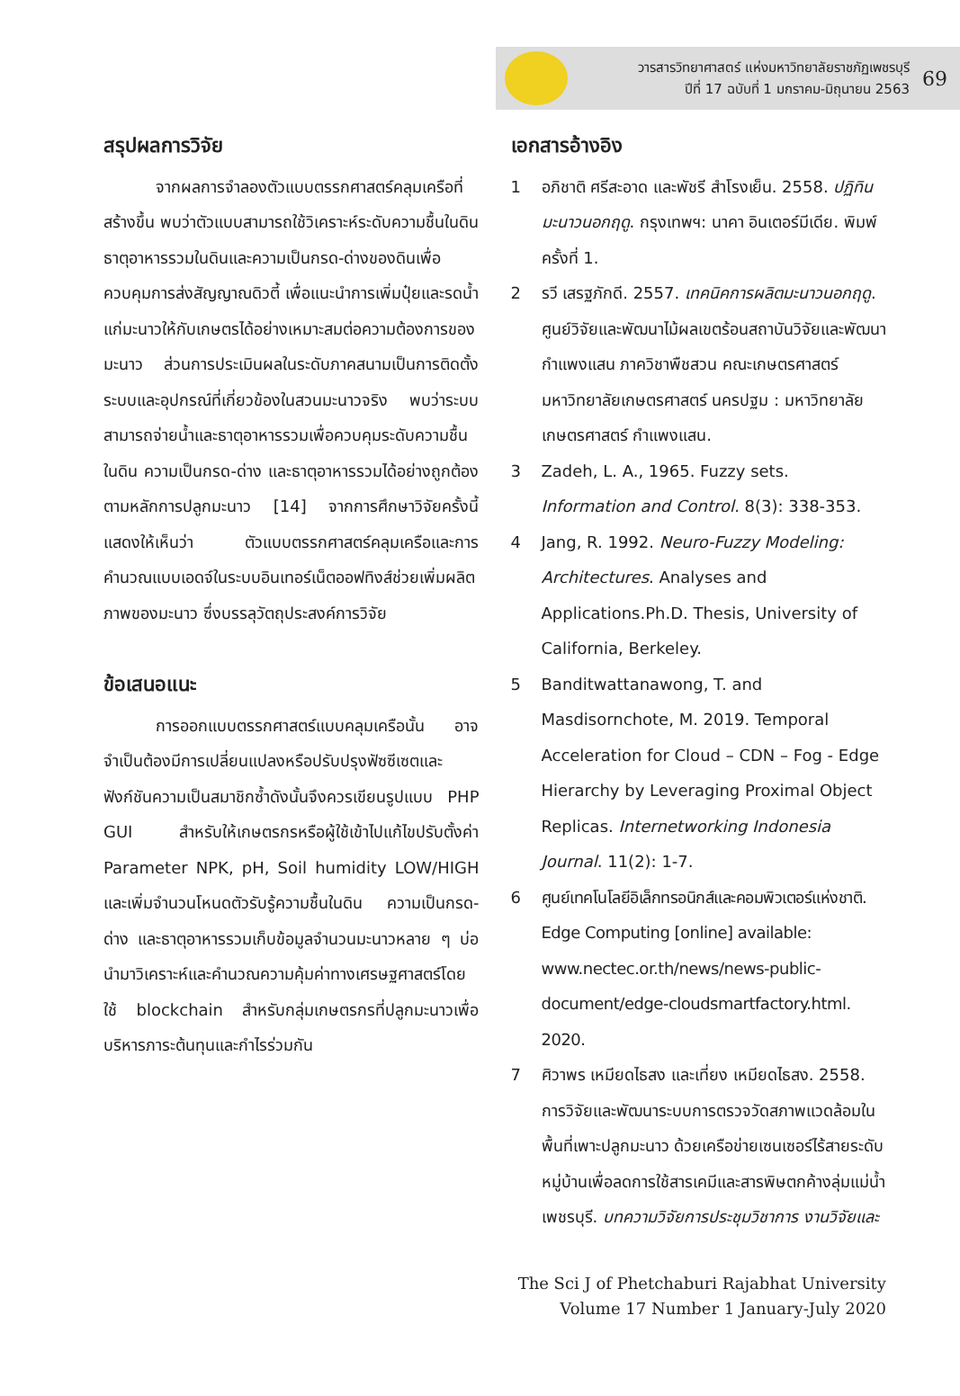วารสารวิทยาศาสตร์ แห่งมหาวิทยาลัยราชภัฏเพชรบุรี
ปีที่ 17 ฉบับที่ 1 มกราคม-มิถุนายน 2563
69
สรุปผลการวิจัย
จากผลการจำลองตัวแบบตรรกศาสตร์คลุมเครือที่สร้างขึ้น พบว่าตัวแบบสามารถใช้วิเคราะห์ระดับความชื้นในดิน ธาตุอาหารรวมในดินและความเป็นกรด-ด่างของดินเพื่อควบคุมการส่งสัญญาณดิวตี้ เพื่อแนะนำการเพิ่มปุ๋ยและรดน้ำแก่มะนาวให้กับเกษตรได้อย่างเหมาะสมต่อความต้องการของมะนาว ส่วนการประเมินผลในระดับภาคสนามเป็นการติดตั้งระบบและอุปกรณ์ที่เกี่ยวข้องในสวนมะนาวจริง พบว่าระบบสามารถจ่ายน้ำและธาตุอาหารรวมเพื่อควบคุมระดับความชื้นในดิน ความเป็นกรด-ด่าง และธาตุอาหารรวมได้อย่างถูกต้องตามหลักการปลูกมะนาว [14] จากการศึกษาวิจัยครั้งนี้แสดงให้เห็นว่า ตัวแบบตรรกศาสตร์คลุมเครือและการคำนวณแบบเอดจ์ในระบบอินเทอร์เน็ตออฟทิงส์ช่วยเพิ่มผลิตภาพของมะนาว ซึ่งบรรลุวัตถุประสงค์การวิจัย
ข้อเสนอแนะ
การออกแบบตรรกศาสตร์แบบคลุมเครือนั้น อาจจำเป็นต้องมีการเปลี่ยนแปลงหรือปรับปรุงฟัซซีเซตและฟังก์ชันความเป็นสมาชิกซ้ำดังนั้นจึงควรเขียนรูปแบบ PHP GUI สำหรับให้เกษตรกรหรือผู้ใช้เข้าไปแก้ไขปรับตั้งค่า Parameter NPK, pH, Soil humidity LOW/HIGH และเพิ่มจำนวนโหนดตัวรับรู้ความชื้นในดิน ความเป็นกรด-ด่าง และธาตุอาหารรวมเก็บข้อมูลจำนวนมะนาวหลาย ๆ บ่อนำมาวิเคราะห์และคำนวณความคุ้มค่าทางเศรษฐศาสตร์โดยใช้ blockchain สำหรับกลุ่มเกษตรกรที่ปลูกมะนาวเพื่อบริหารภาระต้นทุนและกำไรร่วมกัน
เอกสารอ้างอิง
1 อภิชาติ ศรีสะอาด และพัชรี สำโรงเย็น. 2558. ปฏิทินมะนาวนอกฤดู. กรุงเทพฯ: นาคา อินเตอร์มีเดีย. พิมพ์ครั้งที่ 1.
2 รวี เสรฐภักดี. 2557. เทคนิคการผลิตมะนาวนอกฤดู. ศูนย์วิจัยและพัฒนาไม้ผลเขตร้อนสถาบันวิจัยและพัฒนากำแพงแสน ภาควิชาพืชสวน คณะเกษตรศาสตร์ มหาวิทยาลัยเกษตรศาสตร์ นครปฐม : มหาวิทยาลัยเกษตรศาสตร์ กำแพงแสน.
3 Zadeh, L. A., 1965. Fuzzy sets. Information and Control. 8(3): 338-353.
4 Jang, R. 1992. Neuro-Fuzzy Modeling: Architectures. Analyses and Applications.Ph.D. Thesis, University of California, Berkeley.
5 Banditwattanawong, T. and Masdisornchote, M. 2019. Temporal Acceleration for Cloud – CDN – Fog - Edge Hierarchy by Leveraging Proximal Object Replicas. Internetworking Indonesia Journal. 11(2): 1-7.
6 ศูนย์เทคโนโลยีอิเล็กทรอนิกส์และคอมพิวเตอร์แห่งชาติ. Edge Computing [online] available: www.nectec.or.th/news/news-public-document/edge-cloudsmartfactory.html. 2020.
7 ศิวาพร เหมียดไธสง และเที่ยง เหมียดไธสง. 2558. การวิจัยและพัฒนาระบบการตรวจวัดสภาพแวดล้อมในพื้นที่เพาะปลูกมะนาว ด้วยเครือข่ายเซนเซอร์ไร้สายระดับหมู่บ้านเพื่อลดการใช้สารเคมีและสารพิษตกค้างลุ่มแม่น้ำเพชรบุรี. บทความวิจัยการประชุมวิชาการ งานวิจัยและ
The Sci J of Phetchaburi Rajabhat University
Volume 17 Number 1 January-July 2020